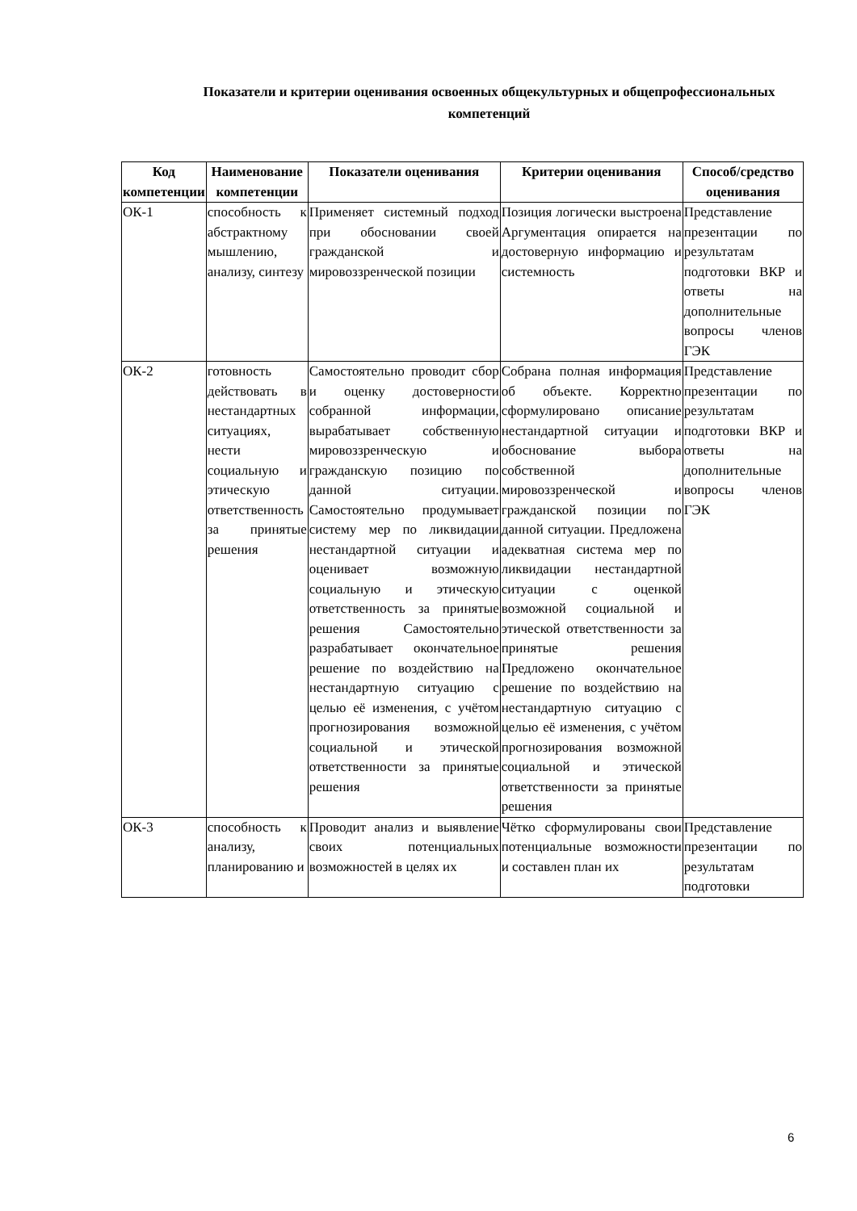Показатели и критерии оценивания освоенных общекультурных и общепрофессиональных компетенций
| Код компетенции | Наименование компетенции | Показатели оценивания | Критерии оценивания | Способ/средство оценивания |
| --- | --- | --- | --- | --- |
| ОК-1 | способность к абстрактному мышлению, анализу, синтезу | Применяет системный подход при обосновании своей гражданской и мировоззренческой позиции | Позиция логически выстроена Аргументация опирается на достоверную информацию и системность | Представление презентации по результатам подготовки ВКР и ответы на дополнительные вопросы членов ГЭК |
| ОК-2 | готовность действовать в нестандартных ситуациях, нести социальную и этическую ответственность за принятые решения | Самостоятельно проводит сбор и оценку достоверности собранной информации, вырабатывает собственную мировоззренческую и гражданскую позицию по данной ситуации. Самостоятельно продумывает систему мер по ликвидации нестандартной ситуации и оценивает возможную социальную и этическую ответственность за принятые решения Самостоятельно разрабатывает окончательное решение по воздействию на нестандартную ситуацию с целью её изменения, с учётом прогнозирования возможной социальной и этической ответственности за принятые решения | Собрана полная информация об объекте. Корректно сформулировано описание нестандартной ситуации и обоснование выбора собственной мировоззренческой и гражданской позиции по данной ситуации. Предложена адекватная система мер по ликвидации нестандартной ситуации с оценкой возможной социальной и этической ответственности за принятые решения Предложено окончательное решение по воздействию на нестандартную ситуацию с целью её изменения, с учётом прогнозирования возможной социальной и этической ответственности за принятые решения | Представление презентации по результатам подготовки ВКР и ответы на дополнительные вопросы членов ГЭК |
| ОК-3 | способность к анализу, планированию и | Проводит анализ и выявление своих потенциальных возможностей в целях их | Чётко сформулированы свои потенциальные возможности и составлен план их | Представление презентации по результатам подготовки |
6